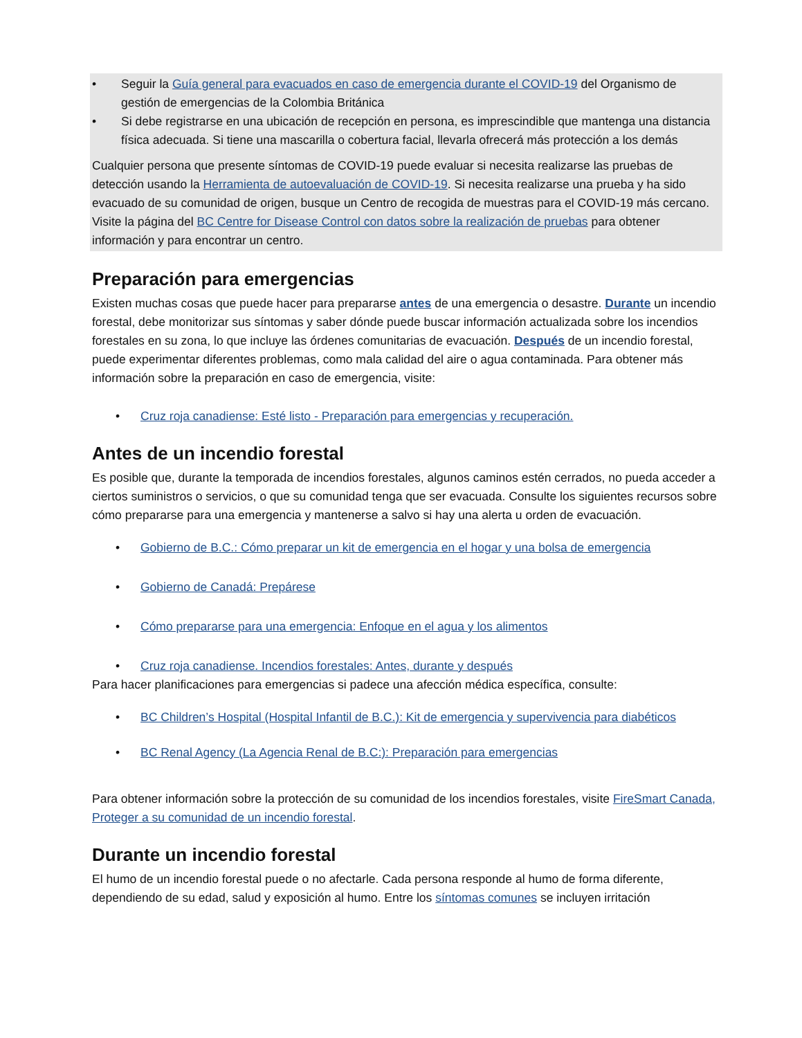• Seguir la Guía general para evacuados en caso de emergencia durante el COVID-19 del Organismo de gestión de emergencias de la Colombia Británica
• Si debe registrarse en una ubicación de recepción en persona, es imprescindible que mantenga una distancia física adecuada. Si tiene una mascarilla o cobertura facial, llevarla ofrecerá más protección a los demás
Cualquier persona que presente síntomas de COVID-19 puede evaluar si necesita realizarse las pruebas de detección usando la Herramienta de autoevaluación de COVID-19. Si necesita realizarse una prueba y ha sido evacuado de su comunidad de origen, busque un Centro de recogida de muestras para el COVID-19 más cercano. Visite la página del BC Centre for Disease Control con datos sobre la realización de pruebas para obtener información y para encontrar un centro.
Preparación para emergencias
Existen muchas cosas que puede hacer para prepararse antes de una emergencia o desastre. Durante un incendio forestal, debe monitorizar sus síntomas y saber dónde puede buscar información actualizada sobre los incendios forestales en su zona, lo que incluye las órdenes comunitarias de evacuación. Después de un incendio forestal, puede experimentar diferentes problemas, como mala calidad del aire o agua contaminada. Para obtener más información sobre la preparación en caso de emergencia, visite:
• Cruz roja canadiense: Esté listo - Preparación para emergencias y recuperación.
Antes de un incendio forestal
Es posible que, durante la temporada de incendios forestales, algunos caminos estén cerrados, no pueda acceder a ciertos suministros o servicios, o que su comunidad tenga que ser evacuada. Consulte los siguientes recursos sobre cómo prepararse para una emergencia y mantenerse a salvo si hay una alerta u orden de evacuación.
• Gobierno de B.C.: Cómo preparar un kit de emergencia en el hogar y una bolsa de emergencia
• Gobierno de Canadá: Prepárese
• Cómo prepararse para una emergencia: Enfoque en el agua y los alimentos
• Cruz roja canadiense. Incendios forestales: Antes, durante y después
Para hacer planificaciones para emergencias si padece una afección médica específica, consulte:
• BC Children’s Hospital (Hospital Infantil de B.C.): Kit de emergencia y supervivencia para diabéticos
• BC Renal Agency (La Agencia Renal de B.C:): Preparación para emergencias
Para obtener información sobre la protección de su comunidad de los incendios forestales, visite FireSmart Canada, Proteger a su comunidad de un incendio forestal.
Durante un incendio forestal
El humo de un incendio forestal puede o no afectarle. Cada persona responde al humo de forma diferente, dependiendo de su edad, salud y exposición al humo. Entre los síntomas comunes se incluyen irritación